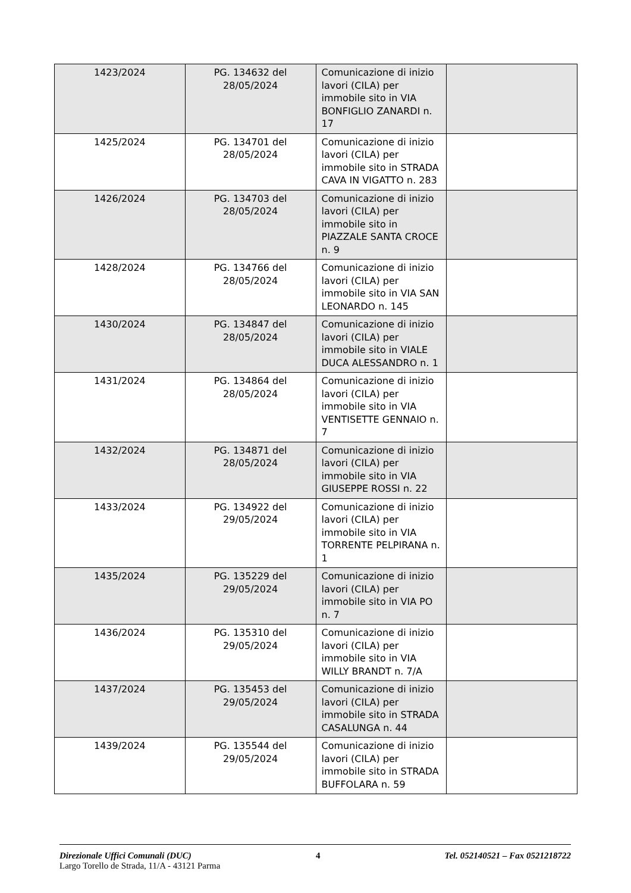| 1423/2024 | PG. 134632 del 28/05/2024 | Comunicazione di inizio lavori (CILA) per immobile sito in VIA BONFIGLIO ZANARDI n. 17 | |
| 1425/2024 | PG. 134701 del 28/05/2024 | Comunicazione di inizio lavori (CILA) per immobile sito in STRADA CAVA IN VIGATTO n. 283 | |
| 1426/2024 | PG. 134703 del 28/05/2024 | Comunicazione di inizio lavori (CILA) per immobile sito in PIAZZALE SANTA CROCE n. 9 | |
| 1428/2024 | PG. 134766 del 28/05/2024 | Comunicazione di inizio lavori (CILA) per immobile sito in VIA SAN LEONARDO n. 145 | |
| 1430/2024 | PG. 134847 del 28/05/2024 | Comunicazione di inizio lavori (CILA) per immobile sito in VIALE DUCA ALESSANDRO n. 1 | |
| 1431/2024 | PG. 134864 del 28/05/2024 | Comunicazione di inizio lavori (CILA) per immobile sito in VIA VENTISETTE GENNAIO n. 7 | |
| 1432/2024 | PG. 134871 del 28/05/2024 | Comunicazione di inizio lavori (CILA) per immobile sito in VIA GIUSEPPE ROSSI n. 22 | |
| 1433/2024 | PG. 134922 del 29/05/2024 | Comunicazione di inizio lavori (CILA) per immobile sito in VIA TORRENTE PELPIRANA n. 1 | |
| 1435/2024 | PG. 135229 del 29/05/2024 | Comunicazione di inizio lavori (CILA) per immobile sito in VIA PO n. 7 | |
| 1436/2024 | PG. 135310 del 29/05/2024 | Comunicazione di inizio lavori (CILA) per immobile sito in VIA WILLY BRANDT n. 7/A | |
| 1437/2024 | PG. 135453 del 29/05/2024 | Comunicazione di inizio lavori (CILA) per immobile sito in STRADA CASALUNGA n. 44 | |
| 1439/2024 | PG. 135544 del 29/05/2024 | Comunicazione di inizio lavori (CILA) per immobile sito in STRADA BUFFOLARA n. 59 | |
Direzionale Uffici Comunali (DUC) 4 Tel. 052140521 – Fax 0521218722
Largo Torello de Strada, 11/A - 43121 Parma